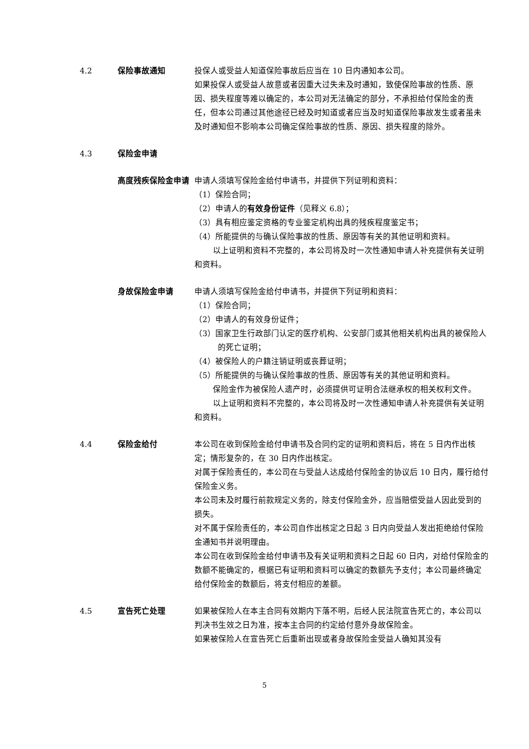4.2 保险事故通知 投保人或受益人知道保险事故后应当在 10 日内通知本公司。
如果投保人或受益人故意或者因重大过失未及时通知，致使保险事故的性质、原因、损失程度等难以确定的，本公司对无法确定的部分，不承担给付保险金的责任，但本公司通过其他途径已经及时知道或者应当及时知道保险事故发生或者虽未及时通知但不影响本公司确定保险事故的性质、原因、损失程度的除外。
4.3 保险金申请
高度残疾保险金申请 申请人须填写保险金给付申请书，并提供下列证明和资料：
（1）保险合同；
（2）申请人的有效身份证件（见释义 6.8）；
（3）具有相应鉴定资格的专业鉴定机构出具的残疾程度鉴定书；
（4）所能提供的与确认保险事故的性质、原因等有关的其他证明和资料。
以上证明和资料不完整的，本公司将及时一次性通知申请人补充提供有关证明和资料。
身故保险金申请 申请人须填写保险金给付申请书，并提供下列证明和资料：
（1）保险合同；
（2）申请人的有效身份证件；
（3）国家卫生行政部门认定的医疗机构、公安部门或其他相关机构出具的被保险人的死亡证明；
（4）被保险人的户籍注销证明或丧葬证明；
（5）所能提供的与确认保险事故的性质、原因等有关的其他证明和资料。
保险金作为被保险人遗产时，必须提供可证明合法继承权的相关权利文件。
以上证明和资料不完整的，本公司将及时一次性通知申请人补充提供有关证明和资料。
4.4 保险金给付 本公司在收到保险金给付申请书及合同约定的证明和资料后，将在 5 日内作出核定；情形复杂的，在 30 日内作出核定。
对属于保险责任的，本公司在与受益人达成给付保险金的协议后 10 日内，履行给付保险金义务。
本公司未及时履行前款规定义务的，除支付保险金外，应当赔偿受益人因此受到的损失。
对不属于保险责任的，本公司自作出核定之日起 3 日内向受益人发出拒绝给付保险金通知书并说明理由。
本公司在收到保险金给付申请书及有关证明和资料之日起 60 日内，对给付保险金的数额不能确定的，根据已有证明和资料可以确定的数额先予支付；本公司最终确定给付保险金的数额后，将支付相应的差额。
4.5 宣告死亡处理 如果被保险人在本主合同有效期内下落不明，后经人民法院宣告死亡的，本公司以判决书生效之日为准，按本主合同的约定给付意外身故保险金。
如果被保险人在宣告死亡后重新出现或者身故保险金受益人确知其没有
5